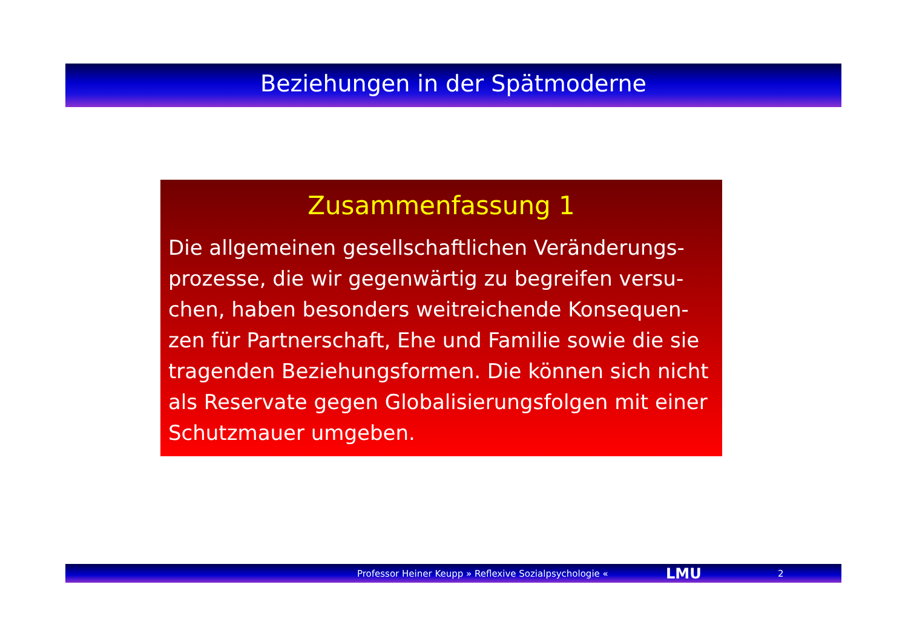Beziehungen in der Spätmoderne
Zusammenfassung 1
Die allgemeinen gesellschaftlichen Veränderungs-prozesse, die wir gegenwärtig zu begreifen versu-chen, haben besonders weitreichende Konsequen-zen für Partnerschaft, Ehe und Familie sowie die sie tragenden Beziehungsformen. Die können sich nicht als Reservate gegen Globalisierungsfolgen mit einer Schutzmauer umgeben.
Professor Heiner Keupp » Reflexive Sozialpsychologie « LMU 2